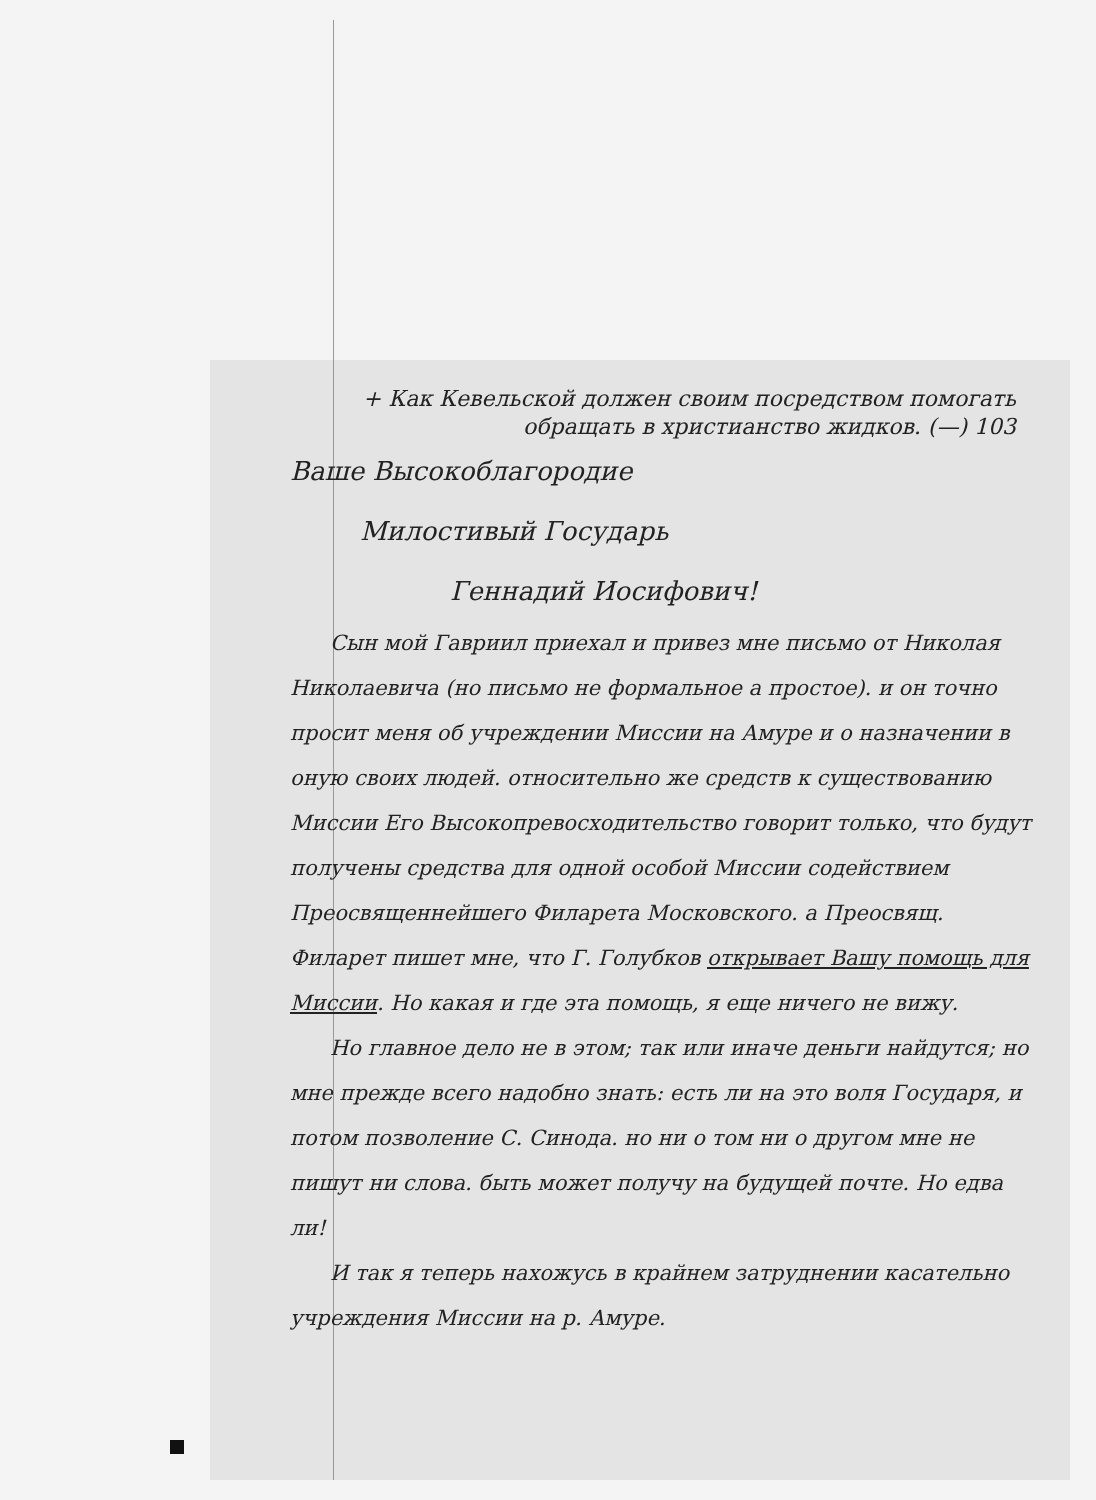+ Как Кевельской должен своим посредством помогать обращать в христианство жидков. (—) 103
Ваше Высокоблагородие
Милостивый Государь
Геннадий Иосифович!
Сын мой Гавриил приехал и привез мне письмо от Николая Николаевича (но письмо не формальное а простое). и он точно просит меня об учреждении Миссии на Амуре и о назначении в оную своих людей. относительно же средств к существованию Миссии Его Высокопревосходительство говорит только, что будут получены средства для одной особой Миссии содействием Преосвященнейшего Филарета Московского. а Преосвящ. Филарет пишет мне, что Г. Голубков открывает Вашу помощь для Миссии. Но какая и где эта помощь, я еще ничего не вижу.
Но главное дело не в этом; так или иначе деньги найдутся; но мне прежде всего надобно знать: есть ли на это воля Государя, и потом позволение С. Синода. но ни о том ни о другом мне не пишут ни слова. быть может получу на будущей почте. Но едва ли!
И так я теперь нахожусь в крайнем затруднении касательно учреждения Миссии на р. Амуре.